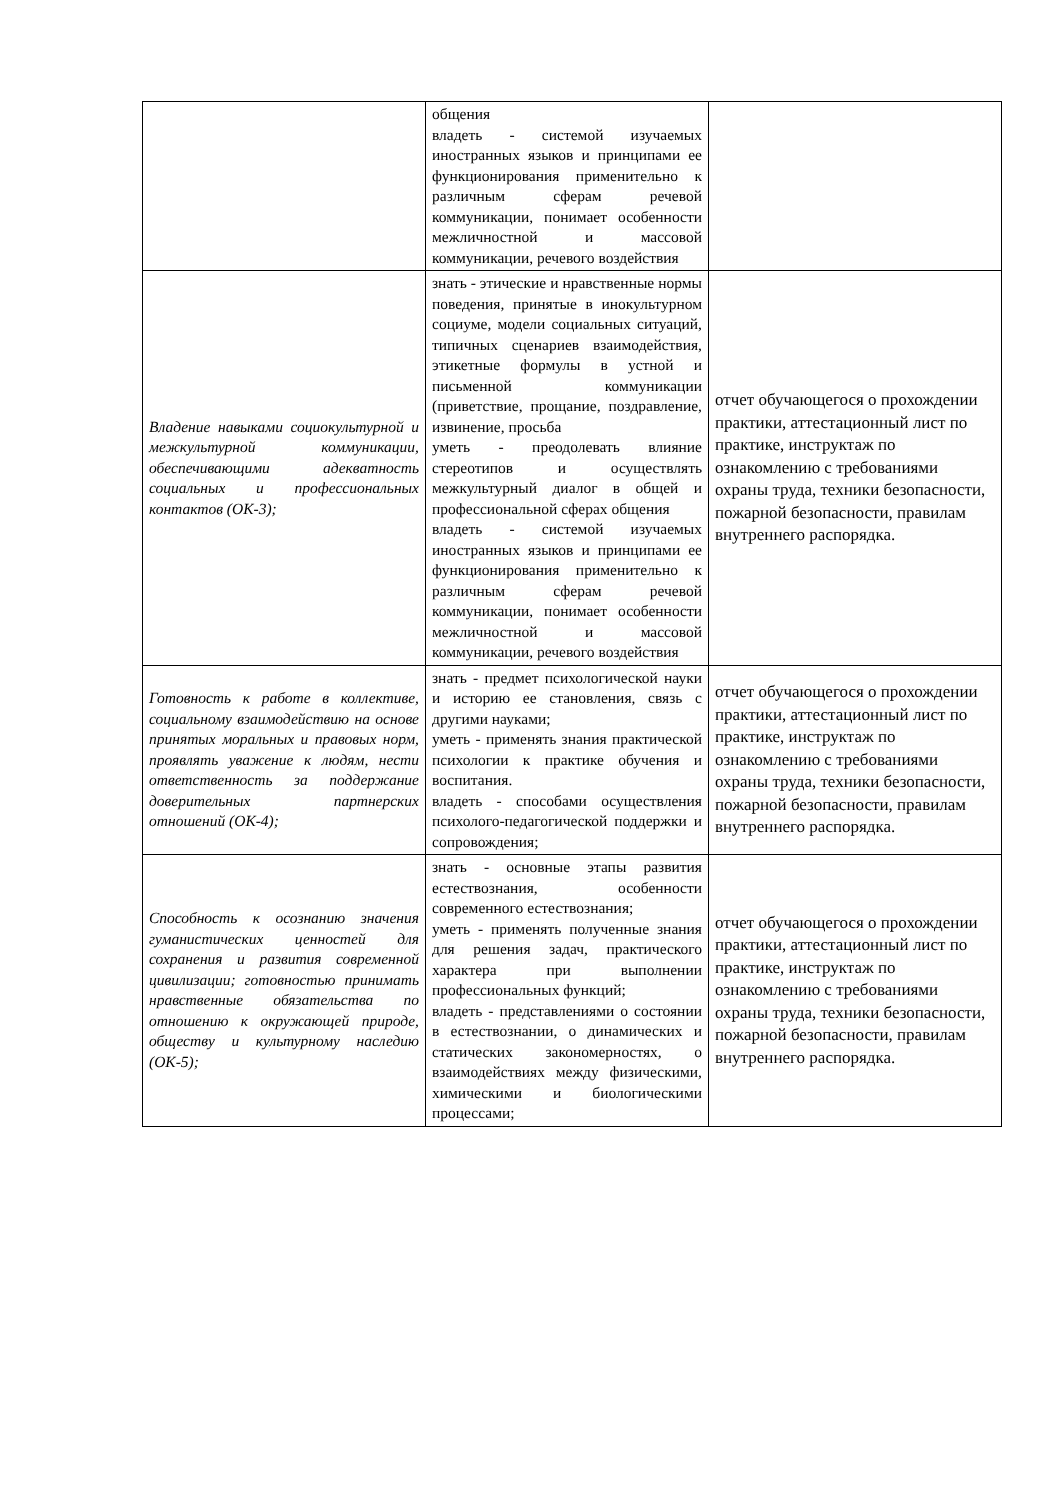| | общения владеть - системой изучаемых иностранных языков и принципами ее функционирования применительно к различным сферам речевой коммуникации, понимает особенности межличностной и массовой коммуникации, речевого воздействия | |
| Владение навыками социокультурной и межкультурной коммуникации, обеспечивающими адекватность социальных и профессиональных контактов (ОК-3); | знать - этические и нравственные нормы поведения, принятые в инокультурном социуме, модели социальных ситуаций, типичных сценариев взаимодействия, этикетные формулы в устной и письменной коммуникации (приветствие, прощание, поздравление, извинение, просьба уметь - преодолевать влияние стереотипов и осуществлять межкультурный диалог в общей и профессиональной сферах общения владеть - системой изучаемых иностранных языков и принципами ее функционирования применительно к различным сферам речевой коммуникации, понимает особенности межличностной и массовой коммуникации, речевого воздействия | отчет обучающегося о прохождении практики, аттестационный лист по практике, инструктаж по ознакомлению с требованиями охраны труда, техники безопасности, пожарной безопасности, правилам внутреннего распорядка. |
| Готовность к работе в коллективе, социальному взаимодействию на основе принятых моральных и правовых норм, проявлять уважение к людям, нести ответственность за поддержание доверительных партнерских отношений (ОК-4); | знать - предмет психологической науки и историю ее становления, связь с другими науками; уметь - применять знания практической психологии к практике обучения и воспитания. владеть - способами осуществления психолого-педагогической поддержки и сопровождения; | отчет обучающегося о прохождении практики, аттестационный лист по практике, инструктаж по ознакомлению с требованиями охраны труда, техники безопасности, пожарной безопасности, правилам внутреннего распорядка. |
| Способность к осознанию значения гуманистических ценностей для сохранения и развития современной цивилизации; готовностью принимать нравственные обязательства по отношению к окружающей природе, обществу и культурному наследию (ОК-5); | знать - основные этапы развития естествознания, особенности современного естествознания; уметь - применять полученные знания для решения задач, практического характера при выполнении профессиональных функций; владеть - представлениями о состоянии в естествознании, о динамических и статических закономерностях, о взаимодействиях между физическими, химическими и биологическими процессами; | отчет обучающегося о прохождении практики, аттестационный лист по практике, инструктаж по ознакомлению с требованиями охраны труда, техники безопасности, пожарной безопасности, правилам внутреннего распорядка. |